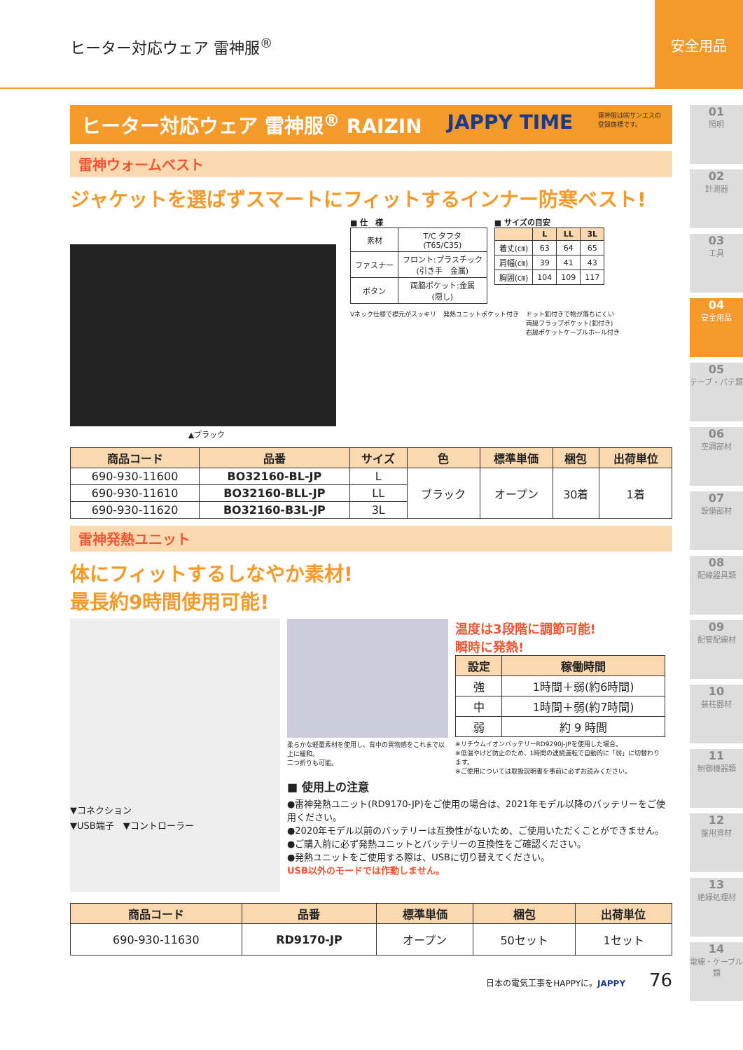ヒーター対応ウェア 雷神服<sup>®</sup> 安全用品
01
照明
02
計測器
03
工具
04
安全用品
05
テープ・パテ類
06
空調部材
07
設備部材
08
配線器具類
09
配管配線材
10
装柱器材
11
制御機器類
12
盤用資材
13
絶縁処理材
14
電線・ケーブル類
ヒーター対応ウェア 雷神服<sup>®</sup> RAIZIN JAPPY TIME 雷神服は㈱サンエスの
登録商標です。
雷神ウォームベスト
ジャケットを選ばずスマートにフィットするインナー防寒ベスト!
▲ブラック
■ 仕　様
| 素材 | T/C タフタ (T65/C35) |
| ファスナー | フロント:プラスチック (引き手 金属) |
| ボタン | 両脇ポケット:金属 (隠し) |
■ サイズの目安
| | L | LL | 3L |
| --- | --- | --- | --- |
| 着丈(㎝) | 63 | 64 | 65 |
| 肩幅(㎝) | 39 | 41 | 43 |
| 胸囲(㎝) | 104 | 109 | 117 |
Vネック仕様で襟元がスッキリ 発熱ユニットポケット付き ドット釦付きで物が落ちにくい
両脇フラップポケット(釦付き)
右脇ポケットケーブルホール付き
| 商品コード | 品番 | サイズ | 色 | 標準単価 | 梱包 | 出荷単位 |
| --- | --- | --- | --- | --- | --- | --- |
| 690-930-11600 | BO32160-BL-JP | L | ブラック | オープン | 30着 | 1着 |
| 690-930-11610 | BO32160-BLL-JP | LL | | | | |
| 690-930-11620 | BO32160-B3L-JP | 3L | | | | |
雷神発熱ユニット
体にフィットするしなやか素材!
最長約9時間使用可能!
▼コネクション
▼USB端子　▼コントローラー
柔らかな軽量素材を使用し、背中の異物感をこれまで以上に緩和。
二つ折りも可能。
温度は3段階に調節可能!
瞬時に発熱!
| 設定 | 稼働時間 |
| --- | --- |
| 強 | 1時間＋弱(約6時間) |
| 中 | 1時間＋弱(約7時間) |
| 弱 | 約 9 時間 |
※リチウムイオンバッテリーRD9290J-JPを使用した場合。
※低温やけど防止のため、1時間の連続運転で自動的に「弱」に切替わります。
※ご使用については取扱説明書を事前に必ずお読みください。
■ 使用上の注意
●雷神発熱ユニット(RD9170-JP)をご使用の場合は、2021年モデル以降のバッテリーをご使用ください。
●2020年モデル以前のバッテリーは互換性がないため、ご使用いただくことができません。
●ご購入前に必ず発熱ユニットとバッテリーの互換性をご確認ください。
●発熱ユニットをご使用する際は、USBに切り替えてください。
USB以外のモードでは作動しません。
| 商品コード | 品番 | 標準単価 | 梱包 | 出荷単位 |
| --- | --- | --- | --- | --- |
| 690-930-11630 | RD9170-JP | オープン | 50セット | 1セット |
日本の電気工事をHAPPYに。JAPPY 76